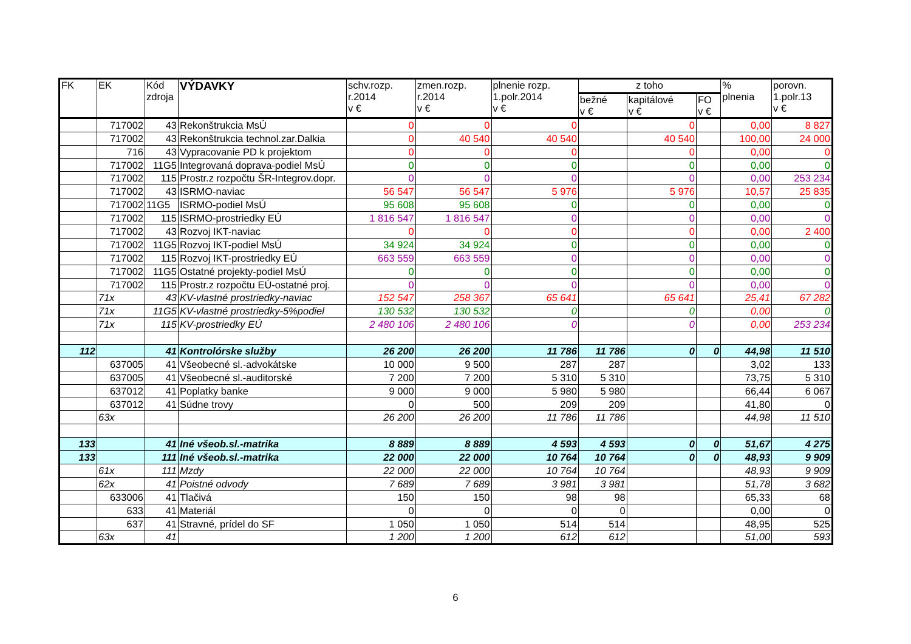| FK | EK | Kód zdroja | VÝDAVKY | schv.rozp. r.2014 v € | zmen.rozp. r.2014 v € | plnenie rozp. 1.polr.2014 v € | z toho | | | % plnenia | porovn. 1.polr.13 v € |
| --- | --- | --- | --- | --- | --- | --- | --- | --- | --- | --- | --- |
| | | | | | | | bežné v € | kapitálové v € | FO v € | | |
| | 717002 | 43 | Rekonštrukcia MsÚ | 0 | 0 | 0 | | 0 | | 0,00 | 8 827 |
| | 717002 | 43 | Rekonštrukcia technol.zar.Dalkia | 0 | 40 540 | 40 540 | | 40 540 | | 100,00 | 24 000 |
| | 716 | 43 | Vypracovanie PD k projektom | 0 | 0 | 0 | | 0 | | 0,00 | 0 |
| | 717002 | 11G5 | Integrovaná doprava-podiel MsÚ | 0 | 0 | 0 | | 0 | | 0,00 | 0 |
| | 717002 | 115 | Prostr.z rozpočtu ŠR-Integrov.dopr. | 0 | 0 | 0 | | 0 | | 0,00 | 253 234 |
| | 717002 | 43 | ISRMO-naviac | 56 547 | 56 547 | 5 976 | | 5 976 | | 10,57 | 25 835 |
| | 717002 | 11G5 | ISRMO-podiel MsÚ | 95 608 | 95 608 | 0 | | 0 | | 0,00 | 0 |
| | 717002 | 115 | ISRMO-prostriedky EÚ | 1 816 547 | 1 816 547 | 0 | | 0 | | 0,00 | 0 |
| | 717002 | 43 | Rozvoj IKT-naviac | 0 | 0 | 0 | | 0 | | 0,00 | 2 400 |
| | 717002 | 11G5 | Rozvoj IKT-podiel MsÚ | 34 924 | 34 924 | 0 | | 0 | | 0,00 | 0 |
| | 717002 | 115 | Rozvoj IKT-prostriedky EÚ | 663 559 | 663 559 | 0 | | 0 | | 0,00 | 0 |
| | 717002 | 11G5 | Ostatné projekty-podiel MsÚ | 0 | 0 | 0 | | 0 | | 0,00 | 0 |
| | 717002 | 115 | Prostr.z rozpočtu EÚ-ostatné proj. | 0 | 0 | 0 | | 0 | | 0,00 | 0 |
| | 71x | 43 | KV-vlastné prostriedky-naviac | 152 547 | 258 367 | 65 641 | | 65 641 | | 25,41 | 67 282 |
| | 71x | 11G5 | KV-vlastné prostriedky-5%podiel | 130 532 | 130 532 | 0 | | 0 | | 0,00 | 0 |
| | 71x | 115 | KV-prostriedky EÚ | 2 480 106 | 2 480 106 | 0 | | 0 | | 0,00 | 253 234 |
| 112 | | 41 | Kontrolórske služby | 26 200 | 26 200 | 11 786 | 11 786 | 0 | 0 | 44,98 | 11 510 |
| | 637005 | 41 | Všeobecné sl.-advokátske | 10 000 | 9 500 | 287 | 287 | | | 3,02 | 133 |
| | 637005 | 41 | Všeobecné sl.-auditorské | 7 200 | 7 200 | 5 310 | 5 310 | | | 73,75 | 5 310 |
| | 637012 | 41 | Poplatky banke | 9 000 | 9 000 | 5 980 | 5 980 | | | 66,44 | 6 067 |
| | 637012 | 41 | Súdne trovy | 0 | 500 | 209 | 209 | | | 41,80 | 0 |
| | 63x | | | 26 200 | 26 200 | 11 786 | 11 786 | | | 44,98 | 11 510 |
| 133 | | 41 | Iné všeob.sl.-matrika | 8 889 | 8 889 | 4 593 | 4 593 | 0 | 0 | 51,67 | 4 275 |
| 133 | | 111 | Iné všeob.sl.-matrika | 22 000 | 22 000 | 10 764 | 10 764 | 0 | 0 | 48,93 | 9 909 |
| | 61x | 111 | Mzdy | 22 000 | 22 000 | 10 764 | 10 764 | | | 48,93 | 9 909 |
| | 62x | 41 | Poistné odvody | 7 689 | 7 689 | 3 981 | 3 981 | | | 51,78 | 3 682 |
| | 633006 | 41 | Tlačivá | 150 | 150 | 98 | 98 | | | 65,33 | 68 |
| | 633 | 41 | Materiál | 0 | 0 | 0 | 0 | | | 0,00 | 0 |
| | 637 | 41 | Stravné, prídel do SF | 1 050 | 1 050 | 514 | 514 | | | 48,95 | 525 |
| | 63x | 41 | | 1 200 | 1 200 | 612 | 612 | | | 51,00 | 593 |
6